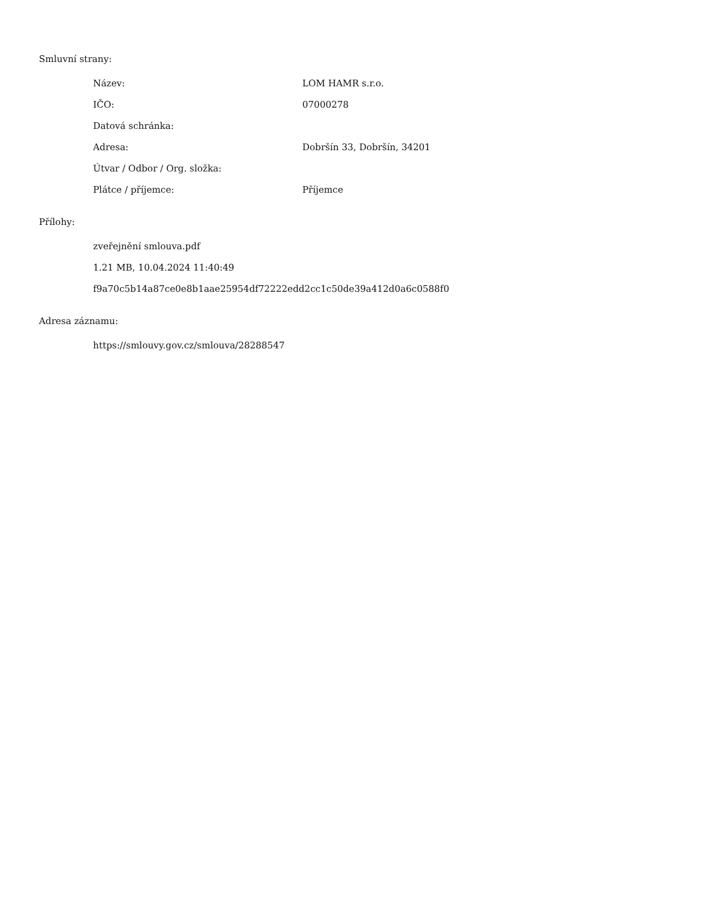Smluvní strany:
| Název: | LOM HAMR s.r.o. |
| IČO: | 07000278 |
| Datová schránka: | |
| Adresa: | Dobršín 33, Dobršín, 34201 |
| Útvar / Odbor / Org. složka: | |
| Plátce / příjemce: | Příjemce |
Přílohy:
zveřejnění smlouva.pdf
1.21 MB, 10.04.2024 11:40:49
f9a70c5b14a87ce0e8b1aae25954df72222edd2cc1c50de39a412d0a6c0588f0
Adresa záznamu:
https://smlouvy.gov.cz/smlouva/28288547